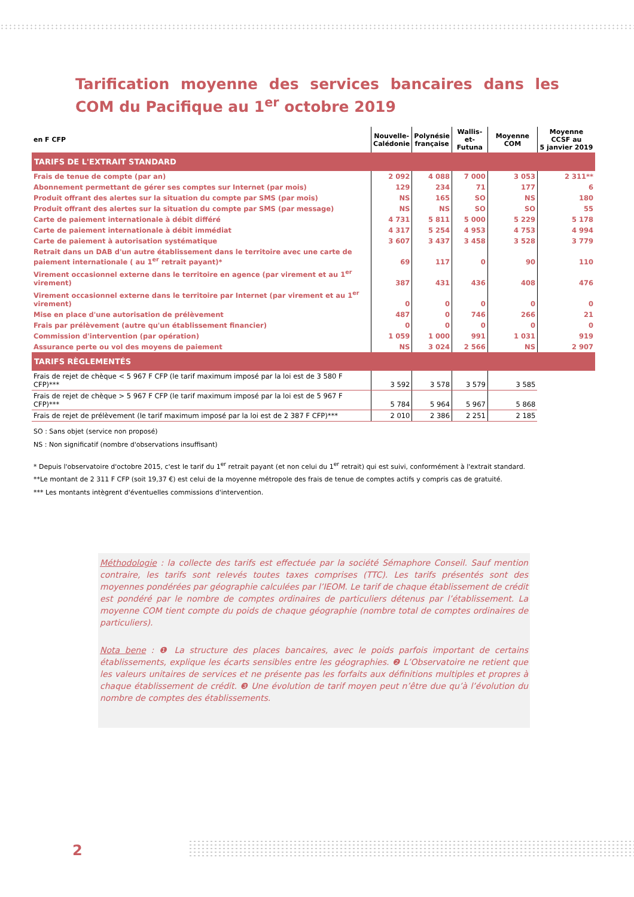Tarification moyenne des services bancaires dans les COM du Pacifique au 1<sup>er</sup> octobre 2019
| en F CFP | Nouvelle- Calédonie | Polynésie française | Wallis-et- Futuna | Moyenne COM | Moyenne CCSF au 5 janvier 2019 |
| --- | --- | --- | --- | --- | --- |
| TARIFS DE L'EXTRAIT STANDARD | | | | | |
| Frais de tenue de compte (par an) | 2 092 | 4 088 | 7 000 | 3 053 | 2 311** |
| Abonnement permettant de gérer ses comptes sur Internet (par mois) | 129 | 234 | 71 | 177 | 6 |
| Produit offrant des alertes sur la situation du compte par SMS (par mois) | NS | 165 | SO | NS | 180 |
| Produit offrant des alertes sur la situation du compte par SMS (par message) | NS | NS | SO | SO | 55 |
| Carte de paiement internationale à débit différé | 4 731 | 5 811 | 5 000 | 5 229 | 5 178 |
| Carte de paiement internationale à débit immédiat | 4 317 | 5 254 | 4 953 | 4 753 | 4 994 |
| Carte de paiement à autorisation systématique | 3 607 | 3 437 | 3 458 | 3 528 | 3 779 |
| Retrait dans un DAB d'un autre établissement dans le territoire avec une carte de paiement internationale ( au 1<sup>er</sup> retrait payant)* | 69 | 117 | 0 | 90 | 110 |
| Virement occasionnel externe dans le territoire en agence (par virement et au 1<sup>er</sup> virement) | 387 | 431 | 436 | 408 | 476 |
| Virement occasionnel externe dans le territoire par Internet (par virement et au 1<sup>er</sup> virement) | 0 | 0 | 0 | 0 | 0 |
| Mise en place d'une autorisation de prélèvement | 487 | 0 | 746 | 266 | 21 |
| Frais par prélèvement (autre qu'un établissement financier) | 0 | 0 | 0 | 0 | 0 |
| Commission d'intervention (par opération) | 1 059 | 1 000 | 991 | 1 031 | 919 |
| Assurance perte ou vol des moyens de paiement | NS | 3 024 | 2 566 | NS | 2 907 |
| TARIFS RÈGLEMENTÉS | | | | | |
| Frais de rejet de chèque < 5 967 F CFP (le tarif maximum imposé par la loi est de 3 580 F CFP)*** | 3 592 | 3 578 | 3 579 | 3 585 | |
| Frais de rejet de chèque > 5 967 F CFP (le tarif maximum imposé par la loi est de 5 967 F CFP)*** | 5 784 | 5 964 | 5 967 | 5 868 | |
| Frais de rejet de prélèvement (le tarif maximum imposé par la loi est de 2 387 F CFP)*** | 2 010 | 2 386 | 2 251 | 2 185 | |
SO : Sans objet (service non proposé)
NS : Non significatif (nombre d'observations insuffisant)
* Depuis l'observatoire d'octobre 2015, c'est le tarif du 1<sup>er</sup> retrait payant (et non celui du 1<sup>er</sup> retrait) qui est suivi, conformément à l'extrait standard.
**Le montant de 2 311 F CFP (soit 19,37 €) est celui de la moyenne métropole des frais de tenue de comptes actifs y compris cas de gratuité.
*** Les montants intègrent d'éventuelles commissions d'intervention.
Méthodologie : la collecte des tarifs est effectuée par la société Sémaphore Conseil. Sauf mention contraire, les tarifs sont relevés toutes taxes comprises (TTC). Les tarifs présentés sont des moyennes pondérées par géographie calculées par l’IEOM. Le tarif de chaque établissement de crédit est pondéré par le nombre de comptes ordinaires de particuliers détenus par l’établissement. La moyenne COM tient compte du poids de chaque géographie (nombre total de comptes ordinaires de particuliers).
Nota bene : ❶ La structure des places bancaires, avec le poids parfois important de certains établissements, explique les écarts sensibles entre les géographies. ❷ L’Observatoire ne retient que les valeurs unitaires de services et ne présente pas les forfaits aux définitions multiples et propres à chaque établissement de crédit. ❸ Une évolution de tarif moyen peut n’être due qu’à l’évolution du nombre de comptes des établissements.
2